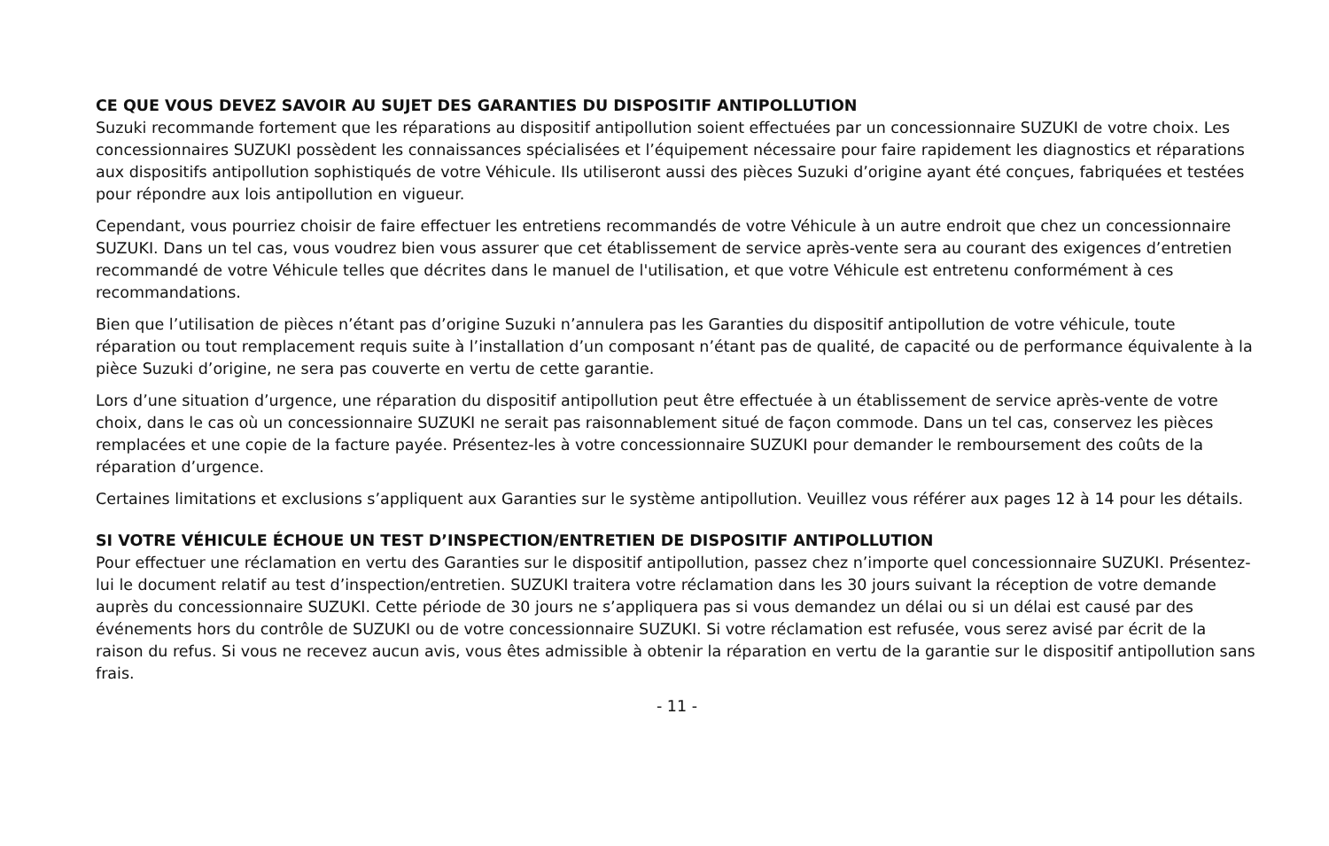CE QUE VOUS DEVEZ SAVOIR AU SUJET DES GARANTIES DU DISPOSITIF ANTIPOLLUTION
Suzuki recommande fortement que les réparations au dispositif antipollution soient effectuées par un concessionnaire SUZUKI de votre choix. Les concessionnaires SUZUKI possèdent les connaissances spécialisées et l’équipement nécessaire pour faire rapidement les diagnostics et réparations aux dispositifs antipollution sophistiqués de votre Véhicule. Ils utiliseront aussi des pièces Suzuki d’origine ayant été conçues, fabriquées et testées pour répondre aux lois antipollution en vigueur.
Cependant, vous pourriez choisir de faire effectuer les entretiens recommandés de votre Véhicule à un autre endroit que chez un concessionnaire SUZUKI. Dans un tel cas, vous voudrez bien vous assurer que cet établissement de service après-vente sera au courant des exigences d’entretien recommandé de votre Véhicule telles que décrites dans le manuel de l'utilisation, et que votre Véhicule est entretenu conformément à ces recommandations.
Bien que l’utilisation de pièces n’étant pas d’origine Suzuki n’annulera pas les Garanties du dispositif antipollution de votre véhicule, toute réparation ou tout remplacement requis suite à l’installation d’un composant n’étant pas de qualité, de capacité ou de performance équivalente à la pièce Suzuki d’origine, ne sera pas couverte en vertu de cette garantie.
Lors d’une situation d’urgence, une réparation du dispositif antipollution peut être effectuée à un établissement de service après-vente de votre choix, dans le cas où un concessionnaire SUZUKI ne serait pas raisonnablement situé de façon commode. Dans un tel cas, conservez les pièces remplacées et une copie de la facture payée. Présentez-les à votre concessionnaire SUZUKI pour demander le remboursement des coûts de la réparation d’urgence.
Certaines limitations et exclusions s’appliquent aux Garanties sur le système antipollution. Veuillez vous référer aux pages 12 à 14 pour les détails.
SI VOTRE VÉHICULE ÉCHOUE UN TEST D’INSPECTION/ENTRETIEN DE DISPOSITIF ANTIPOLLUTION
Pour effectuer une réclamation en vertu des Garanties sur le dispositif antipollution, passez chez n’importe quel concessionnaire SUZUKI. Présentez-lui le document relatif au test d’inspection/entretien. SUZUKI traitera votre réclamation dans les 30 jours suivant la réception de votre demande auprès du concessionnaire SUZUKI. Cette période de 30 jours ne s’appliquera pas si vous demandez un délai ou si un délai est causé par des événements hors du contrôle de SUZUKI ou de votre concessionnaire SUZUKI. Si votre réclamation est refusée, vous serez avisé par écrit de la raison du refus. Si vous ne recevez aucun avis, vous êtes admissible à obtenir la réparation en vertu de la garantie sur le dispositif antipollution sans frais.
- 11 -